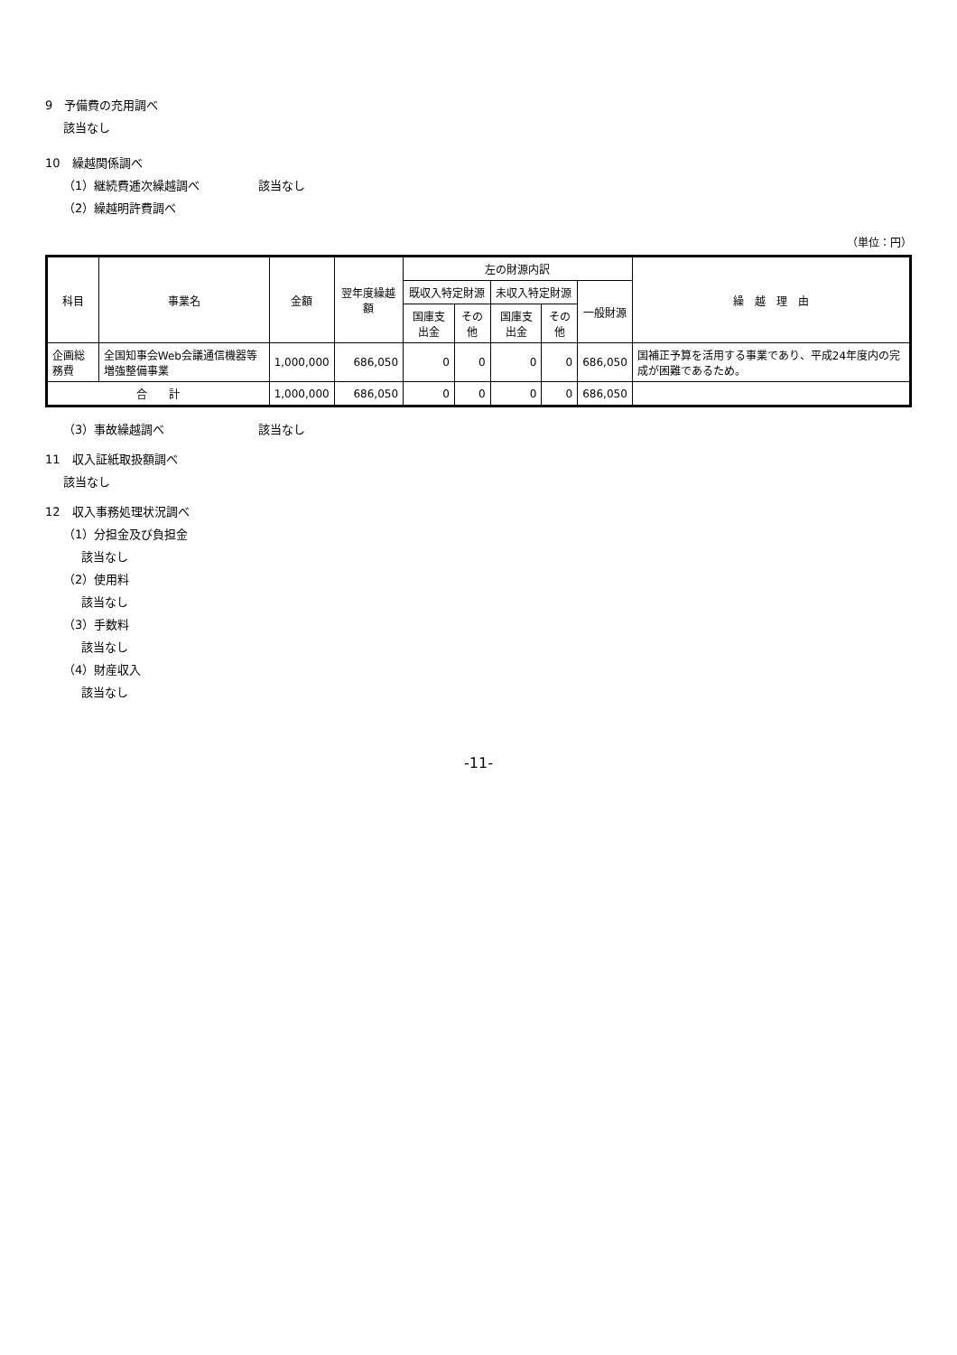9　予備費の充用調べ
該当なし
10　繰越関係調べ
（1）継続費逓次繰越調べ　　　　　該当なし
（2）繰越明許費調べ
（単位：円）
| 科目 | 事業名 | 金額 | 翌年度繰越額 | 左の財源内訳 | | | | | 繰 越 理 由 |
| --- | --- | --- | --- | --- | --- | --- | --- | --- | --- |
| | | | | 既収入特定財源 | | 未収入特定財源 | | 一般財源 | |
| | | | | 国庫支出金 | その他 | 国庫支出金 | その他 | | |
| 企画総務費 | 全国知事会Web会議通信機器等増強整備事業 | 1,000,000 | 686,050 | 0 | 0 | 0 | 0 | 686,050 | 国補正予算を活用する事業であり、平成24年度内の完成が困難であるため。 |
| 合 計 | | 1,000,000 | 686,050 | 0 | 0 | 0 | 0 | 686,050 | |
（3）事故繰越調べ　　　　　　　　該当なし
11　収入証紙取扱額調べ
該当なし
12　収入事務処理状況調べ
（1）分担金及び負担金
該当なし
（2）使用料
該当なし
（3）手数料
該当なし
（4）財産収入
該当なし
-11-